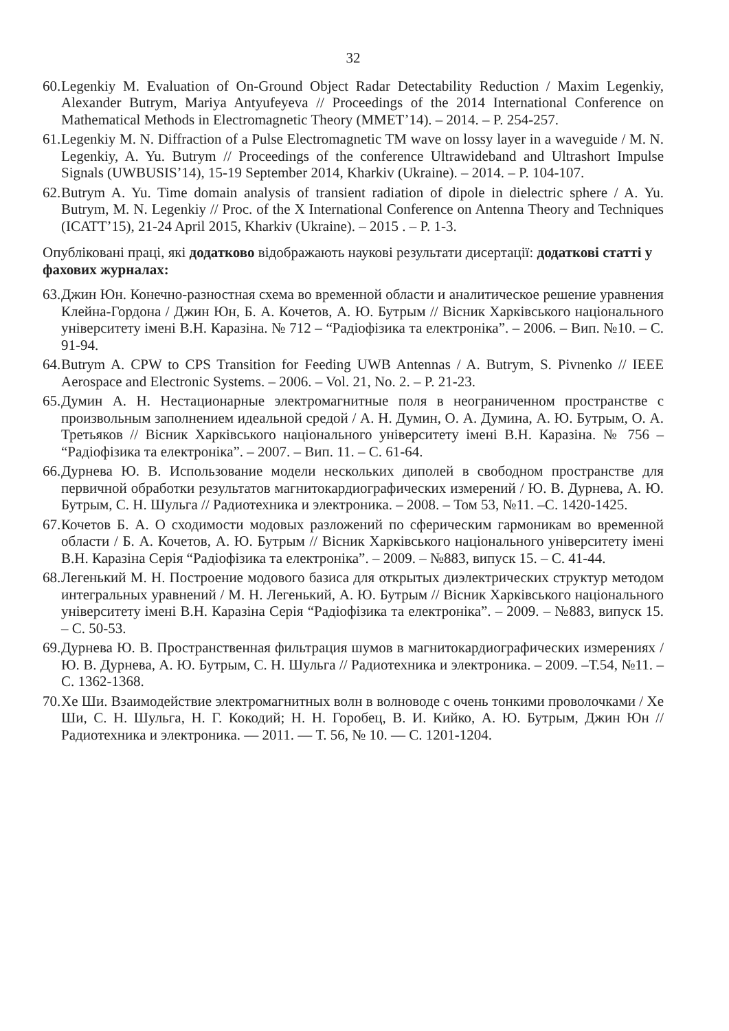32
60. Legenkiy M. Evaluation of On-Ground Object Radar Detectability Reduction / Maxim Legenkiy, Alexander Butrym, Mariya Antyufeyeva // Proceedings of the 2014 International Conference on Mathematical Methods in Electromagnetic Theory (MMET’14). – 2014. – P. 254-257.
61. Legenkiy M. N. Diffraction of a Pulse Electromagnetic TM wave on lossy layer in a waveguide / M. N. Legenkiy, A. Yu. Butrym // Proceedings of the conference Ultrawideband and Ultrashort Impulse Signals (UWBUSIS’14), 15-19 September 2014, Kharkiv (Ukraine). – 2014. – P. 104-107.
62. Butrym A. Yu. Time domain analysis of transient radiation of dipole in dielectric sphere / A. Yu. Butrym, M. N. Legenkiy // Proc. of the X International Conference on Antenna Theory and Techniques (ICATT’15), 21-24 April 2015, Kharkiv (Ukraine). – 2015 . – P. 1-3.
Опубліковані праці, які додатково відображають наукові результати дисертації: додаткові статті у фахових журналах:
63. Джин Юн. Конечно-разностная схема во временной области и аналитическое решение уравнения Клейна-Гордона / Джин Юн, Б. А. Кочетов, А. Ю. Бутрым // Вісник Харківського національного університету імені В.Н. Каразіна. № 712 – “Радіофізика та електроніка”. – 2006. – Вип. №10. – С. 91-94.
64. Butrym A. CPW to CPS Transition for Feeding UWB Antennas / A. Butrym, S. Pivnenko // IEEE Aerospace and Electronic Systems. – 2006. – Vol. 21, No. 2. – P. 21-23.
65. Думин А. Н. Нестационарные электромагнитные поля в неограниченном пространстве с произвольным заполнением идеальной средой / А. Н. Думин, О. А. Думина, А. Ю. Бутрым, О. А. Третьяков // Вісник Харківського національного університету імені В.Н. Каразіна. № 756 – “Радіофізика та електроніка”. – 2007. – Вип. 11. – С. 61-64.
66. Дурнева Ю. В. Использование модели нескольких диполей в свободном пространстве для первичной обработки результатов магнитокардиографических измерений / Ю. В. Дурнева, А. Ю. Бутрым, С. Н. Шульга // Радиотехника и электроника. – 2008. – Том 53, №11. –С. 1420-1425.
67. Кочетов Б. А. О сходимости модовых разложений по сферическим гармоникам во временной области / Б. А. Кочетов, А. Ю. Бутрым // Вісник Харківського національного університету імені В.Н. Каразіна Серія “Радіофізика та електроніка”. – 2009. – №883, випуск 15. – С. 41-44.
68. Легенький М. Н. Построение модового базиса для открытых диэлектрических структур методом интегральных уравнений / М. Н. Легенький, А. Ю. Бутрым // Вісник Харківського національного університету імені В.Н. Каразіна Серія “Радіофізика та електроніка”. – 2009. – №883, випуск 15. – С. 50-53.
69. Дурнева Ю. В. Пространственная фильтрация шумов в магнитокардиографических измерениях / Ю. В. Дурнева, А. Ю. Бутрым, С. Н. Шульга // Радиотехника и электроника. – 2009. –Т.54, №11. – С. 1362-1368.
70. Хе Ши. Взаимодействие электромагнитных волн в волноводе с очень тонкими проволочками / Хе Ши, С. Н. Шульга, Н. Г. Кокодий; Н. Н. Горобец, В. И. Кийко, А. Ю. Бутрым, Джин Юн // Радиотехника и электроника. — 2011. — Т. 56, № 10. — С. 1201-1204.